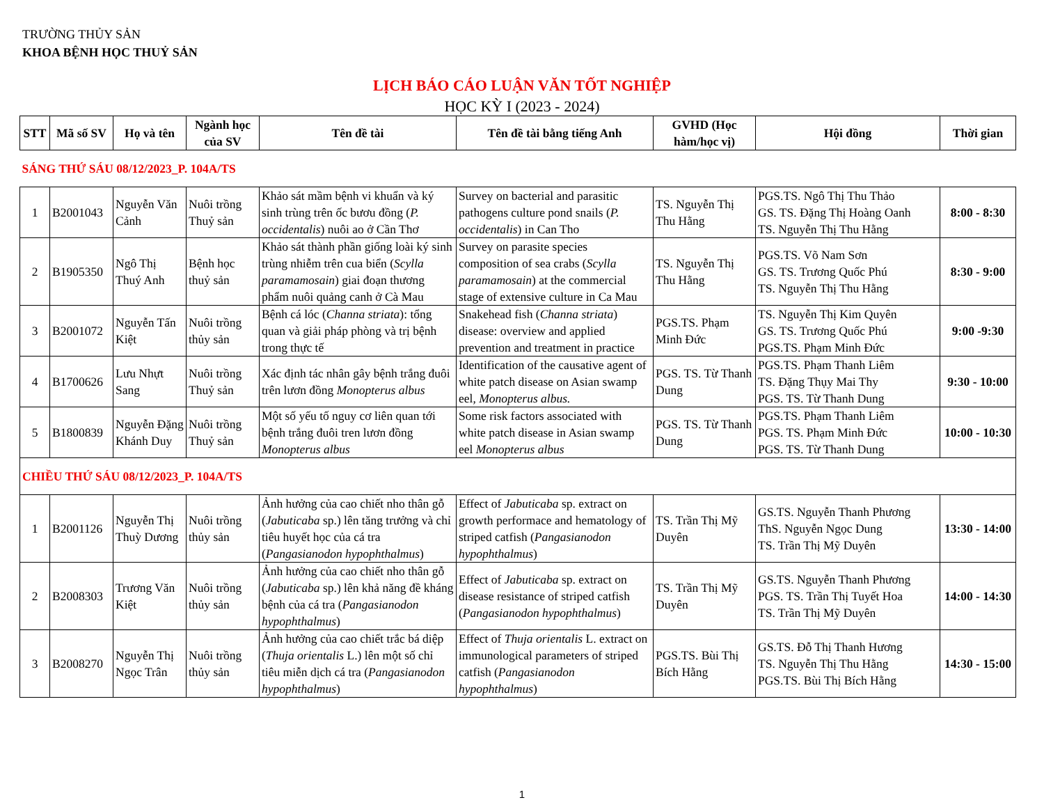TRƯỜNG THỦY SẢN
KHOA BỆNH HỌC THUỶ SẢN
LỊCH BÁO CÁO LUẬN VĂN TỐT NGHIỆP
HỌC KỲ I (2023 - 2024)
| STT | Mã số SV | Họ và tên | Ngành học của SV | Tên đề tài | Tên đề tài bằng tiếng Anh | GVHD (Học hàm/học vị) | Hội đồng | Thời gian |
| --- | --- | --- | --- | --- | --- | --- | --- | --- |
| SÁNG THỨ SÁU 08/12/2023_P. 104A/TS | | | | | | | | |
| 1 | B2001043 | Nguyễn Văn Cảnh | Nuôi trồng Thuỷ sản | Khảo sát mầm bệnh vi khuẩn và ký sinh trùng trên ốc bươu đồng ( P. occidentalis ) nuôi ao ở Cần Thơ | Survey on bacterial and parasitic pathogens culture pond snails ( P. occidentalis ) in Can Tho | TS. Nguyễn Thị Thu Hằng | PGS.TS. Ngô Thị Thu Thảo GS. TS. Đặng Thị Hoàng Oanh TS. Nguyễn Thị Thu Hằng | 8:00 - 8:30 |
| 2 | B1905350 | Ngô Thị Thuý Anh | Bệnh học thuỷ sản | Khảo sát thành phần giống loài ký sinh trùng nhiễm trên cua biển ( Scylla paramamosain ) giai đoạn thương phẩm nuôi quảng canh ở Cà Mau | Survey on parasite species composition of sea crabs ( Scylla paramamosain ) at the commercial stage of extensive culture in Ca Mau | TS. Nguyễn Thị Thu Hằng | PGS.TS. Võ Nam Sơn GS. TS. Trương Quốc Phú TS. Nguyễn Thị Thu Hằng | 8:30 - 9:00 |
| 3 | B2001072 | Nguyễn Tấn Kiệt | Nuôi trồng thủy sản | Bệnh cá lóc ( Channa striata ): tổng quan và giải pháp phòng và trị bệnh trong thực tế | Snakehead fish ( Channa striata ) disease: overview and applied prevention and treatment in practice | PGS.TS. Phạm Minh Đức | TS. Nguyễn Thị Kim Quyên GS. TS. Trương Quốc Phú PGS.TS. Phạm Minh Đức | 9:00 -9:30 |
| 4 | B1700626 | Lưu Nhựt Sang | Nuôi trồng Thuỷ sản | Xác định tác nhân gây bệnh trắng đuôi trên lươn đồng Monopterus albus | Identification of the causative agent of white patch disease on Asian swamp eel, Monopterus albus. | PGS. TS. Từ Thanh Dung | PGS.TS. Phạm Thanh Liêm TS. Đặng Thụy Mai Thy PGS. TS. Từ Thanh Dung | 9:30 - 10:00 |
| 5 | B1800839 | Nguyễn Đặng Khánh Duy | Nuôi trồng Thuỷ sản | Một số yếu tố nguy cơ liên quan tới bệnh trắng đuôi tren lươn đồng Monopterus albus | Some risk factors associated with white patch disease in Asian swamp eel Monopterus albus | PGS. TS. Từ Thanh Dung | PGS.TS. Phạm Thanh Liêm PGS. TS. Phạm Minh Đức PGS. TS. Từ Thanh Dung | 10:00 - 10:30 |
| CHIỀU THỨ SÁU 08/12/2023_P. 104A/TS | | | | | | | | |
| 1 | B2001126 | Nguyễn Thị Thuỳ Dương | Nuôi trồng thủy sản | Ảnh hưởng của cao chiết nho thân gỗ ( Jabuticaba sp.) lên tăng trưởng và chỉ tiêu huyết học của cá tra ( Pangasianodon hypophthalmus ) | Effect of Jabuticaba sp. extract on growth performace and hematology of striped catfish ( Pangasianodon hypophthalmus ) | TS. Trần Thị Mỹ Duyên | GS.TS. Nguyễn Thanh Phương ThS. Nguyễn Ngọc Dung TS. Trần Thị Mỹ Duyên | 13:30 - 14:00 |
| 2 | B2008303 | Trương Văn Kiệt | Nuôi trồng thủy sản | Ảnh hưởng của cao chiết nho thân gỗ ( Jabuticaba sp.) lên khả năng đề kháng bệnh của cá tra ( Pangasianodon hypophthalmus ) | Effect of Jabuticaba sp. extract on disease resistance of striped catfish ( Pangasianodon hypophthalmus ) | TS. Trần Thị Mỹ Duyên | GS.TS. Nguyễn Thanh Phương PGS. TS. Trần Thị Tuyết Hoa TS. Trần Thị Mỹ Duyên | 14:00 - 14:30 |
| 3 | B2008270 | Nguyễn Thị Ngọc Trân | Nuôi trồng thủy sản | Ảnh hưởng của cao chiết trắc bá diệp ( Thuja orientalis L.) lên một số chỉ tiêu miễn dịch cá tra ( Pangasianodon hypophthalmus ) | Effect of Thuja orientalis L. extract on immunological parameters of striped catfish ( Pangasianodon hypophthalmus ) | PGS.TS. Bùi Thị Bích Hằng | GS.TS. Đỗ Thị Thanh Hương TS. Nguyễn Thị Thu Hằng PGS.TS. Bùi Thị Bích Hằng | 14:30 - 15:00 |
1